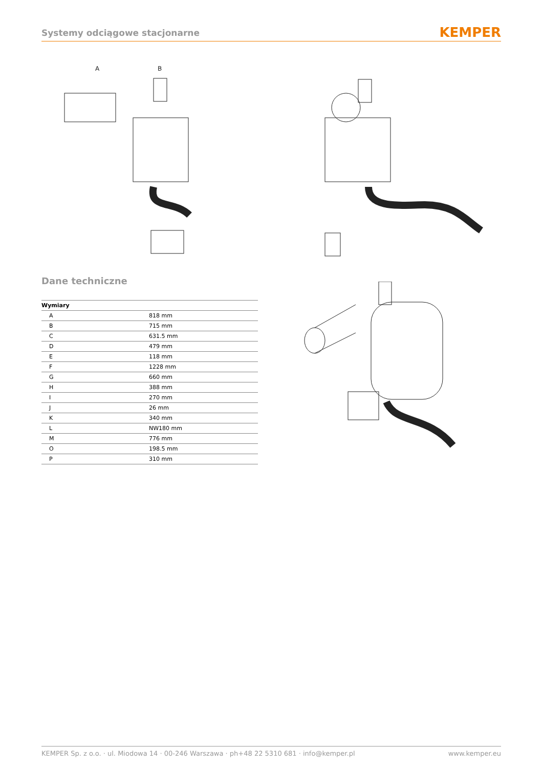Systemy odciągowe stacjonarne KEMPER
A
B
Dane techniczne
| Wymiary | |
| --- | --- |
| A | 818 mm |
| B | 715 mm |
| C | 631.5 mm |
| D | 479 mm |
| E | 118 mm |
| F | 1228 mm |
| G | 660 mm |
| H | 388 mm |
| I | 270 mm |
| J | 26 mm |
| K | 340 mm |
| L | NW180 mm |
| M | 776 mm |
| O | 198.5 mm |
| P | 310 mm |
KEMPER Sp. z o.o. · ul. Miodowa 14 · 00-246 Warszawa · ph+48 22 5310 681 · info@kemper.pl www.kemper.eu